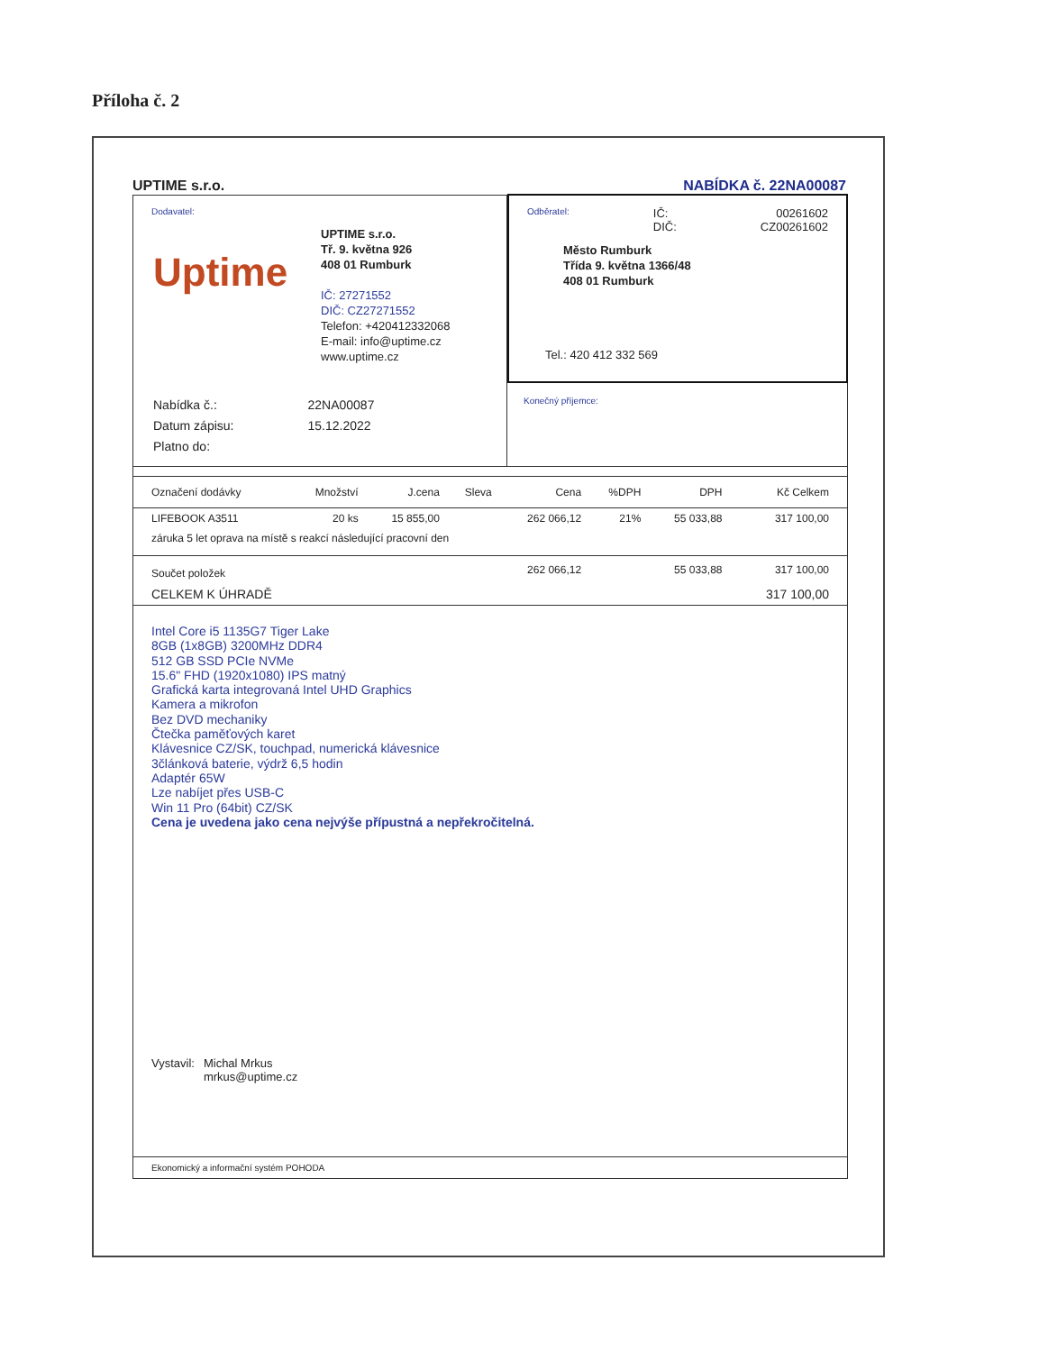Příloha č. 2
UPTIME s.r.o. NABÍDKA č. 22NA00087
Dodavatel:
Uptime
UPTIME s.r.o.
Tř. 9. května 926
408 01 Rumburk
IČ: 27271552
DIČ: CZ27271552
Telefon: +420412332068
E-mail: info@uptime.cz
www.uptime.cz
| Nabídka č.: | 22NA00087 |
| Datum zápisu: | 15.12.2022 |
| Platno do: | |
Odběratel: IČ:
DIČ: 00261602
CZ00261602
Město Rumburk
Třída 9. května 1366/48
408 01 Rumburk
Tel.: 420 412 332 569
Konečný příjemce:
| Označení dodávky | Množství | J.cena | Sleva | Cena | %DPH | DPH | Kč Celkem |
| --- | --- | --- | --- | --- | --- | --- | --- |
| LIFEBOOK A3511 | 20 ks | 15 855,00 | | 262 066,12 | 21% | 55 033,88 | 317 100,00 |
| záruka 5 let oprava na místě s reakcí následující pracovní den | | | | | | | |
| Součet položek | | | | 262 066,12 | | 55 033,88 | 317 100,00 |
| CELKEM K ÚHRADĚ | | | | | | | 317 100,00 |
Intel Core i5 1135G7 Tiger Lake
8GB (1x8GB) 3200MHz DDR4
512 GB SSD PCIe NVMe
15.6" FHD (1920x1080) IPS matný
Grafická karta integrovaná Intel UHD Graphics
Kamera a mikrofon
Bez DVD mechaniky
Čtečka paměťových karet
Klávesnice CZ/SK, touchpad, numerická klávesnice
3článková baterie, výdrž 6,5 hodin
Adaptér 65W
Lze nabíjet přes USB-C
Win 11 Pro (64bit) CZ/SK
Cena je uvedena jako cena nejvýše přípustná a nepřekročitelná.
Vystavil: Michal Mrkus
mrkus@uptime.cz
Ekonomický a informační systém POHODA